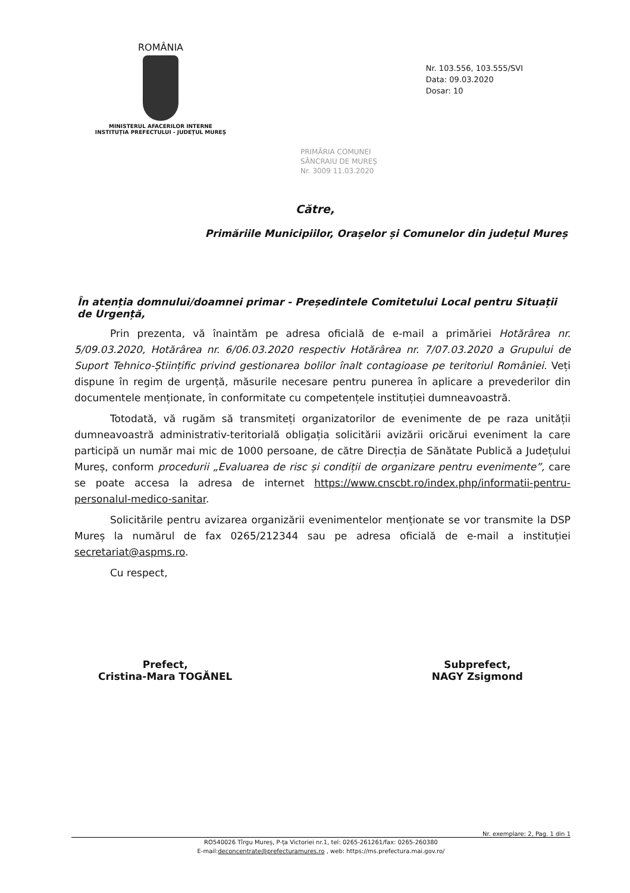ROMÂNIA
MINISTERUL AFACERILOR INTERNE
INSTITUȚIA PREFECTULUI - JUDEȚUL MUREȘ
Nr. 103.556, 103.555/SVI
Data: 09.03.2020
Dosar: 10
PRIMĂRIA COMUNEI
SÂNCRAIU DE MUREȘ
Nr. 3009 11.03.2020
Către,
Primăriile Municipiilor, Orașelor și Comunelor din județul Mureș
În atenția domnului/doamnei primar - Președintele Comitetului Local pentru Situații de Urgență,
Prin prezenta, vă înaintăm pe adresa oficială de e-mail a primăriei Hotărârea nr. 5/09.03.2020, Hotărârea nr. 6/06.03.2020 respectiv Hotărârea nr. 7/07.03.2020 a Grupului de Suport Tehnico-Științific privind gestionarea bolilor înalt contagioase pe teritoriul României. Veți dispune în regim de urgență, măsurile necesare pentru punerea în aplicare a prevederilor din documentele menționate, în conformitate cu competențele instituției dumneavoastră.
Totodată, vă rugăm să transmiteți organizatorilor de evenimente de pe raza unității dumneavoastră administrativ-teritorială obligația solicitării avizării oricărui eveniment la care participă un număr mai mic de 1000 persoane, de către Direcția de Sănătate Publică a Județului Mureș, conform procedurii „Evaluarea de risc și condiții de organizare pentru evenimente”, care se poate accesa la adresa de internet https://www.cnscbt.ro/index.php/informatii-pentru-personalul-medico-sanitar.
Solicitările pentru avizarea organizării evenimentelor menționate se vor transmite la DSP Mureș la numărul de fax 0265/212344 sau pe adresa oficială de e-mail a instituției secretariat@aspms.ro.
Cu respect,
Prefect,
Cristina-Mara TOGĂNEL
Subprefect,
NAGY Zsigmond
Nr. exemplare: 2, Pag. 1 din 1
RO540026 Tîrgu Mureș, P-ța Victoriei nr.1, tel: 0265-261261/fax: 0265-260380
E-mail:deconcentrate@prefecturamures.ro , web: https://ms.prefectura.mai.gov.ro/